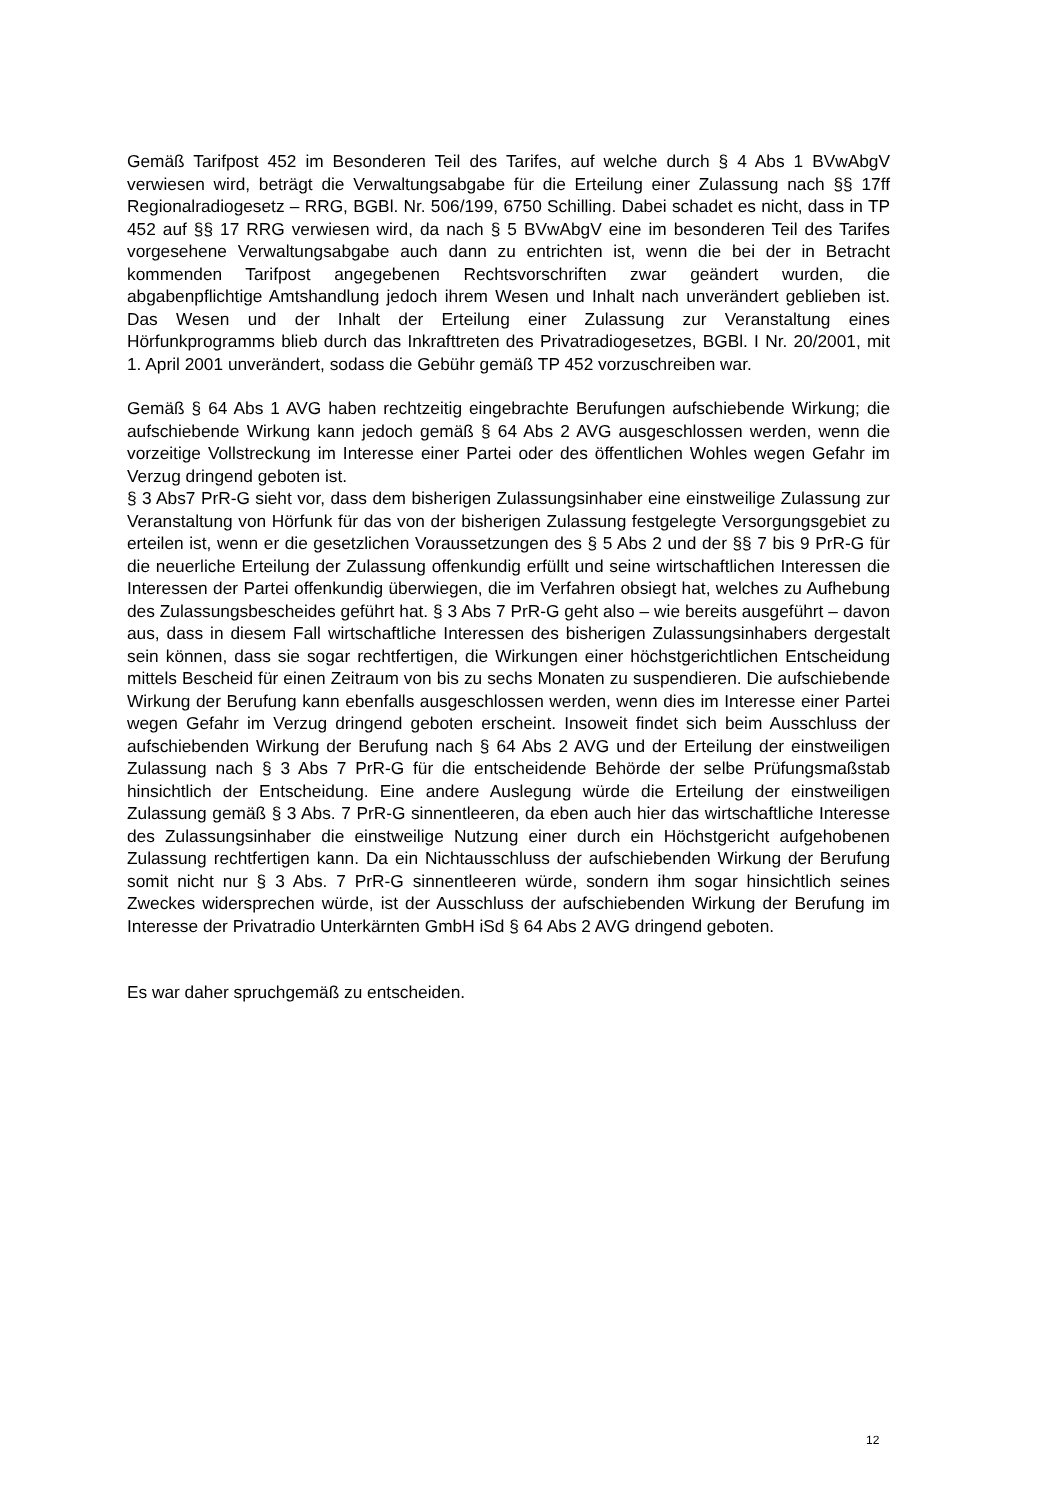Gemäß Tarifpost 452 im Besonderen Teil des Tarifes, auf welche durch § 4 Abs 1 BVwAbgV verwiesen wird, beträgt die Verwaltungsabgabe für die Erteilung einer Zulassung nach §§ 17ff Regionalradiogesetz – RRG, BGBl. Nr. 506/199, 6750 Schilling. Dabei schadet es nicht, dass in TP 452 auf §§ 17 RRG verwiesen wird, da nach § 5 BVwAbgV eine im besonderen Teil des Tarifes vorgesehene Verwaltungsabgabe auch dann zu entrichten ist, wenn die bei der in Betracht kommenden Tarifpost angegebenen Rechtsvorschriften zwar geändert wurden, die abgabenpflichtige Amtshandlung jedoch ihrem Wesen und Inhalt nach unverändert geblieben ist. Das Wesen und der Inhalt der Erteilung einer Zulassung zur Veranstaltung eines Hörfunkprogramms blieb durch das Inkrafttreten des Privatradiogesetzes, BGBl. I Nr. 20/2001, mit 1. April 2001 unverändert, sodass die Gebühr gemäß TP 452 vorzuschreiben war.
Gemäß § 64 Abs 1 AVG haben rechtzeitig eingebrachte Berufungen aufschiebende Wirkung; die aufschiebende Wirkung kann jedoch gemäß § 64 Abs 2 AVG ausgeschlossen werden, wenn die vorzeitige Vollstreckung im Interesse einer Partei oder des öffentlichen Wohles wegen Gefahr im Verzug dringend geboten ist.
§ 3 Abs7 PrR-G sieht vor, dass dem bisherigen Zulassungsinhaber eine einstweilige Zulassung zur Veranstaltung von Hörfunk für das von der bisherigen Zulassung festgelegte Versorgungsgebiet zu erteilen ist, wenn er die gesetzlichen Voraussetzungen des § 5 Abs 2 und der §§ 7 bis 9 PrR-G für die neuerliche Erteilung der Zulassung offenkundig erfüllt und seine wirtschaftlichen Interessen die Interessen der Partei offenkundig überwiegen, die im Verfahren obsiegt hat, welches zu Aufhebung des Zulassungsbescheides geführt hat. § 3 Abs 7 PrR-G geht also – wie bereits ausgeführt – davon aus, dass in diesem Fall wirtschaftliche Interessen des bisherigen Zulassungsinhabers dergestalt sein können, dass sie sogar rechtfertigen, die Wirkungen einer höchstgerichtlichen Entscheidung mittels Bescheid für einen Zeitraum von bis zu sechs Monaten zu suspendieren. Die aufschiebende Wirkung der Berufung kann ebenfalls ausgeschlossen werden, wenn dies im Interesse einer Partei wegen Gefahr im Verzug dringend geboten erscheint. Insoweit findet sich beim Ausschluss der aufschiebenden Wirkung der Berufung nach § 64 Abs 2 AVG und der Erteilung der einstweiligen Zulassung nach § 3 Abs 7 PrR-G für die entscheidende Behörde der selbe Prüfungsmaßstab hinsichtlich der Entscheidung. Eine andere Auslegung würde die Erteilung der einstweiligen Zulassung gemäß § 3 Abs. 7 PrR-G sinnentleeren, da eben auch hier das wirtschaftliche Interesse des Zulassungsinhaber die einstweilige Nutzung einer durch ein Höchstgericht aufgehobenen Zulassung rechtfertigen kann. Da ein Nichtausschluss der aufschiebenden Wirkung der Berufung somit nicht nur § 3 Abs. 7 PrR-G sinnentleeren würde, sondern ihm sogar hinsichtlich seines Zweckes widersprechen würde, ist der Ausschluss der aufschiebenden Wirkung der Berufung im Interesse der Privatradio Unterkärnten GmbH iSd § 64 Abs 2 AVG dringend geboten.
Es war daher spruchgemäß zu entscheiden.
12